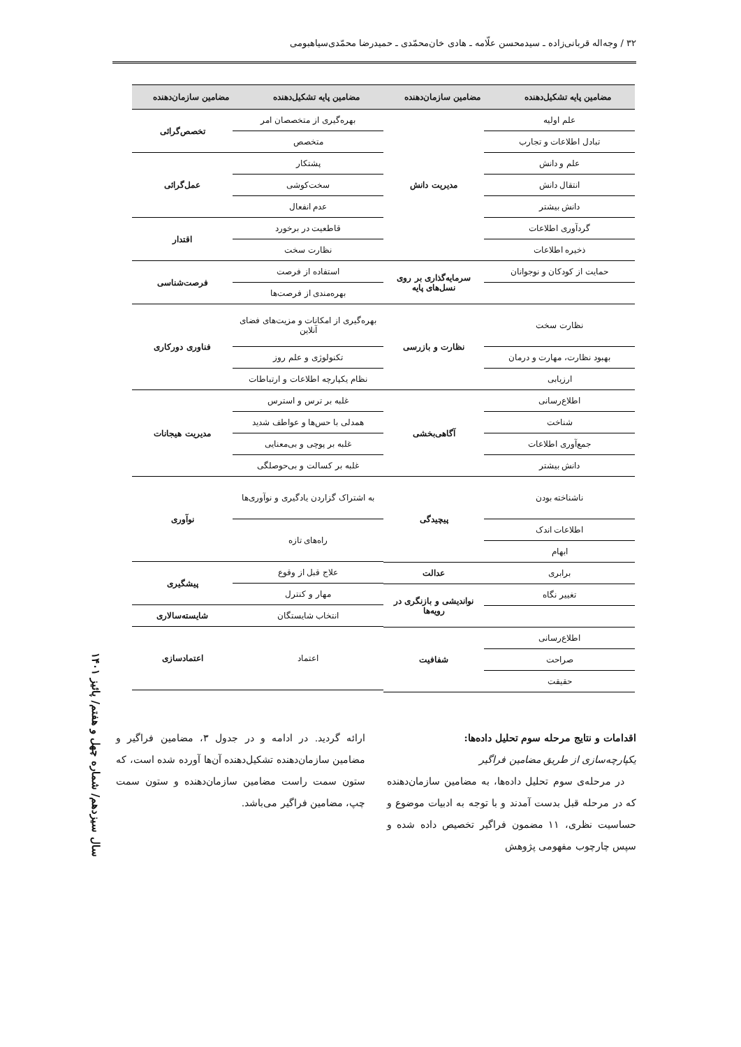۳۲ / وجه‌اله قربانی‌زاده ـ سیدمحسن علّامه ـ هادی خان‌محمّدی ـ حمیدرضا محمّدی‌سیاهبومی
| مضامین پایه تشکیل‌دهنده | مضامین سازمان‌دهنده | مضامین پایه تشکیل‌دهنده | مضامین سازمان‌دهنده |
| --- | --- | --- | --- |
| / علم اولیه / مدیریت دانش / / تبادل اطلاعات و تجارب / / / علم و دانش / / / انتقال دانش / / / دانش بیشتر / / / گردآوری اطلاعات / / / ذخیره اطلاعات / / / حمایت از کودکان و نوجوانان / سرمایه‌گذاری بر روی نسل‌های پایه / / نظارت سخت / نظارت و بازرسی / / بهبود نظارت، مهارت و درمان / / / ارزیابی / / / اطلاع‌رسانی / آگاهی‌بخشی / / شناخت / / / جمع‌آوری اطلاعات / / / دانش بیشتر / / / ناشناخته بودن / پیچیدگی / / اطلاعات اندک / / / ابهام / / / برابری / عدالت / / تغییر نگاه / نواندیشی و بازنگری در رویه‌ها / / اطلاع‌رسانی / شفافیت / / صراحت / / / حقیقت / / | | / بهره‌گیری از متخصصان امر / تخصص‌گرائی / / متخصص / / / پشتکار / عمل‌گرائی / / سخت‌کوشی / / / عدم انفعال / / / قاطعیت در برخورد / اقتدار / / نظارت سخت / / / استفاده از فرصت / فرصت‌شناسی / / بهره‌مندی از فرصت‌ها / / / بهره‌گیری از امکانات و مزیت‌های فضای آنلاین / فناوری دورکاری / / تکنولوژی و علم روز / / / نظام یکپارچه اطلاعات و ارتباطات / / / غلبه بر ترس و استرس / مدیریت هیجانات / / همدلی با حس‌ها و عواطف شدید / / / غلبه بر پوچی و بی‌معنایی / / / غلبه بر کسالت و بی‌حوصلگی / / / به اشتراک گزاردن یادگیری و نوآوری‌ها / نوآوری / / راه‌های تازه / / / علاج قبل از وقوع / پیشگیری / / مهار و کنترل / / / انتخاب شایستگان / شایسته‌سالاری / / اعتماد / اعتمادسازی / | |
اقدامات و نتایج مرحله سوم تحلیل داده‌ها:
یکپارچه‌سازی از طریق مضامین فراگیر
در مرحله‌ی سوم تحلیل داده‌ها، به مضامین سازمان‌دهنده که در مرحله قبل بدست آمدند و با توجه به ادبیات موضوع و حساسیت نظری، ۱۱ مضمون فراگیر تخصیص داده شده و سپس چارچوب مفهومی پژوهش
ارائه گردید. در ادامه و در جدول ۳، مضامین فراگیر و مضامین سازمان‌دهنده تشکیل‌دهنده آن‌ها آورده شده است، که ستون سمت راست مضامین سازمان‌دهنده و ستون سمت چپ، مضامین فراگیر می‌باشد.
سال سیزدهم/ شماره چهل و هفتم/ پائیز ۱۴۰۱